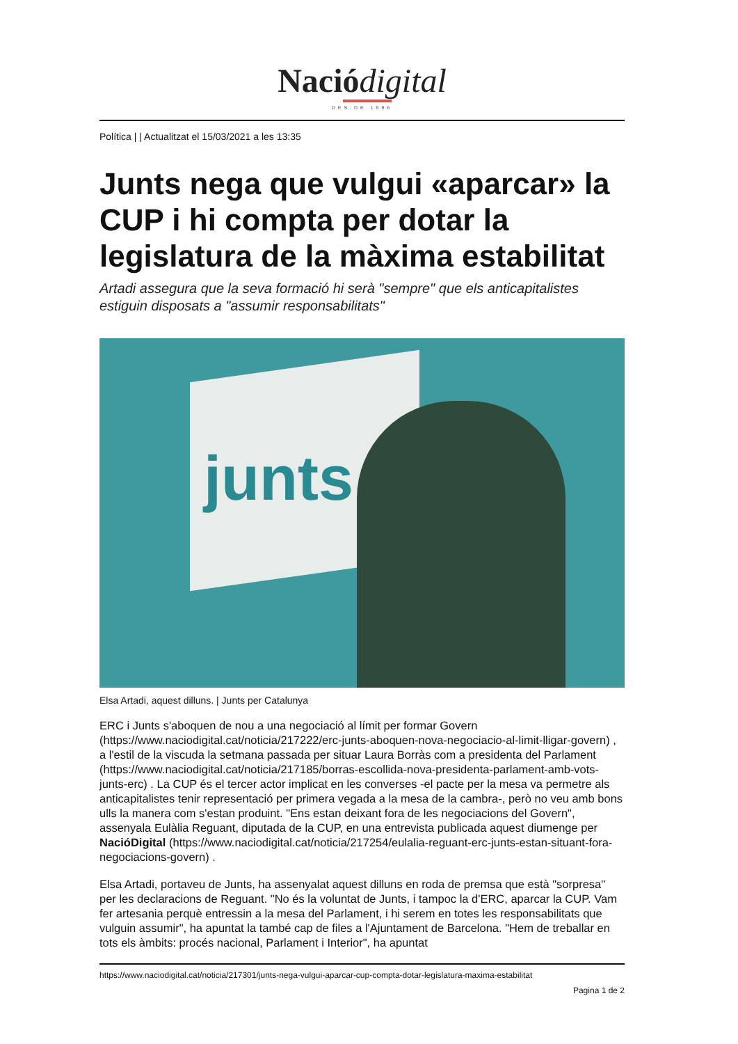Nació digital
DES DE 1996
Política | | Actualitzat el 15/03/2021 a les 13:35
Junts nega que vulgui «aparcar» la CUP i hi compta per dotar la legislatura de la màxima estabilitat
Artadi assegura que la seva formació hi serà "sempre" que els anticapitalistes estiguin disposats a "assumir responsabilitats"
junts
Elsa Artadi, aquest dilluns. | Junts per Catalunya
ERC i Junts s'aboquen de nou a una negociació al límit per formar Govern (https://www.naciodigital.cat/noticia/217222/erc-junts-aboquen-nova-negociacio-al-limit-lligar-govern) , a l'estil de la viscuda la setmana passada per situar Laura Borràs com a presidenta del Parlament (https://www.naciodigital.cat/noticia/217185/borras-escollida-nova-presidenta-parlament-amb-vots-junts-erc) . La CUP és el tercer actor implicat en les converses -el pacte per la mesa va permetre als anticapitalistes tenir representació per primera vegada a la mesa de la cambra-, però no veu amb bons ulls la manera com s'estan produint. "Ens estan deixant fora de les negociacions del Govern", assenyala Eulàlia Reguant, diputada de la CUP, en una entrevista publicada aquest diumenge per NacióDigital (https://www.naciodigital.cat/noticia/217254/eulalia-reguant-erc-junts-estan-situant-fora-negociacions-govern) .
Elsa Artadi, portaveu de Junts, ha assenyalat aquest dilluns en roda de premsa que està "sorpresa" per les declaracions de Reguant. "No és la voluntat de Junts, i tampoc la d'ERC, aparcar la CUP. Vam fer artesania perquè entressin a la mesa del Parlament, i hi serem en totes les responsabilitats que vulguin assumir", ha apuntat la també cap de files a l'Ajuntament de Barcelona. "Hem de treballar en tots els àmbits: procés nacional, Parlament i Interior", ha apuntat
https://www.naciodigital.cat/noticia/217301/junts-nega-vulgui-aparcar-cup-compta-dotar-legislatura-maxima-estabilitat
Pagina 1 de 2